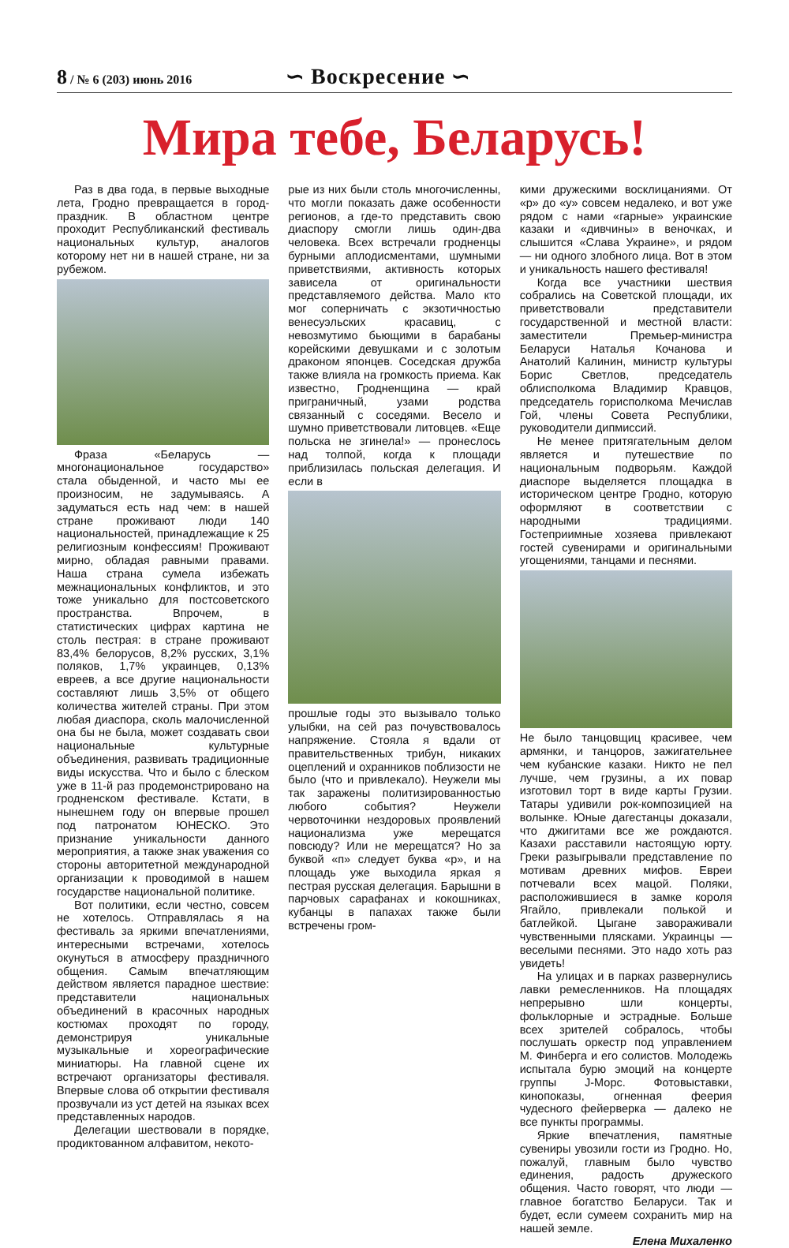8 / № 6 (203) июнь 2016
∽ Воскресение ∽
Мира тебе, Беларусь!
Раз в два года, в первые выходные лета, Гродно превращается в город-праздник. В областном центре проходит Республиканский фестиваль национальных культур, аналогов которому нет ни в нашей стране, ни за рубежом.
Фраза «Беларусь — многонациональное государство» стала обыденной, и часто мы ее произносим, не задумываясь. А задуматься есть над чем: в нашей стране проживают люди 140 национальностей, принадлежащие к 25 религиозным конфессиям! Проживают мирно, обладая равными правами. Наша страна сумела избежать межнациональных конфликтов, и это тоже уникально для постсоветского пространства. Впрочем, в статистических цифрах картина не столь пестрая: в стране проживают 83,4% белорусов, 8,2% русских, 3,1% поляков, 1,7% украинцев, 0,13% евреев, а все другие национальности составляют лишь 3,5% от общего количества жителей страны. При этом любая диаспора, сколь малочисленной она бы не была, может создавать свои национальные культурные объединения, развивать традиционные виды искусства. Что и было с блеском уже в 11-й раз продемонстрировано на гродненском фестивале. Кстати, в нынешнем году он впервые прошел под патронатом ЮНЕСКО. Это признание уникальности данного мероприятия, а также знак уважения со стороны авторитетной международной организации к проводимой в нашем государстве национальной политике.
Вот политики, если честно, совсем не хотелось. Отправлялась я на фестиваль за яркими впечатлениями, интересными встречами, хотелось окунуться в атмосферу праздничного общения. Самым впечатляющим действом является парадное шествие: представители национальных объединений в красочных народных костюмах проходят по городу, демонстрируя уникальные музыкальные и хореографические миниатюры. На главной сцене их встречают организаторы фестиваля. Впервые слова об открытии фестиваля прозвучали из уст детей на языках всех представленных народов.
Делегации шествовали в порядке, продиктованном алфавитом, некото-
рые из них были столь многочисленны, что могли показать даже особенности регионов, а где-то представить свою диаспору смогли лишь один-два человека. Всех встречали гродненцы бурными аплодисментами, шумными приветствиями, активность которых зависела от оригинальности представляемого действа. Мало кто мог соперничать с экзотичностью венесуэльских красавиц, с невозмутимо бьющими в барабаны корейскими девушками и с золотым драконом японцев. Соседская дружба также влияла на громкость приема. Как известно, Гродненщина — край приграничный, узами родства связанный с соседями. Весело и шумно приветствовали литовцев. «Еще польска не згинела!» — пронеслось над толпой, когда к площади приблизилась польская делегация. И если в
прошлые годы это вызывало только улыбки, на сей раз почувствовалось напряжение. Стояла я вдали от правительственных трибун, никаких оцеплений и охранников поблизости не было (что и привлекало). Неужели мы так заражены политизированностью любого события? Неужели червоточинки нездоровых проявлений национализма уже мерещатся повсюду? Или не мерещатся? Но за буквой «п» следует буква «р», и на площадь уже выходила яркая я пестрая русская делегация. Барышни в парчовых сарафанах и кокошниках, кубанцы в папахах также были встречены гром-
кими дружескими восклицаниями. От «р» до «у» совсем недалеко, и вот уже рядом с нами «гарные» украинские казаки и «дивчины» в веночках, и слышится «Слава Украине», и рядом — ни одного злобного лица. Вот в этом и уникальность нашего фестиваля!
Когда все участники шествия собрались на Советской площади, их приветствовали представители государственной и местной власти: заместители Премьер-министра Беларуси Наталья Кочанова и Анатолий Калинин, министр культуры Борис Светлов, председатель облисполкома Владимир Кравцов, председатель горисполкома Мечислав Гой, члены Совета Республики, руководители дипмиссий.
Не менее притягательным делом является и путешествие по национальным подворьям. Каждой диаспоре выделяется площадка в историческом центре Гродно, которую оформляют в соответствии с народными традициями. Гостеприимные хозяева привлекают гостей сувенирами и оригинальными угощениями, танцами и песнями.
Не было танцовщиц красивее, чем армянки, и танцоров, зажигательнее чем кубанские казаки. Никто не пел лучше, чем грузины, а их повар изготовил торт в виде карты Грузии. Татары удивили рок-композицией на волынке. Юные дагестанцы доказали, что джигитами все же рождаются. Казахи расставили настоящую юрту. Греки разыгрывали представление по мотивам древних мифов. Евреи потчевали всех мацой. Поляки, расположившиеся в замке короля Ягайло, привлекали полькой и батлейкой. Цыгане завораживали чувственными плясками. Украинцы — веселыми песнями. Это надо хоть раз увидеть!
На улицах и в парках развернулись лавки ремесленников. На площадях непрерывно шли концерты, фольклорные и эстрадные. Больше всех зрителей собралось, чтобы послушать оркестр под управлением М. Финберга и его солистов. Молодежь испытала бурю эмоций на концерте группы J-Морс. Фотовыставки, кинопоказы, огненная феерия чудесного фейерверка — далеко не все пункты программы.
Яркие впечатления, памятные сувениры увозили гости из Гродно. Но, пожалуй, главным было чувство единения, радость дружеского общения. Часто говорят, что люди — главное богатство Беларуси. Так и будет, если сумеем сохранить мир на нашей земле.
Елена Михаленко